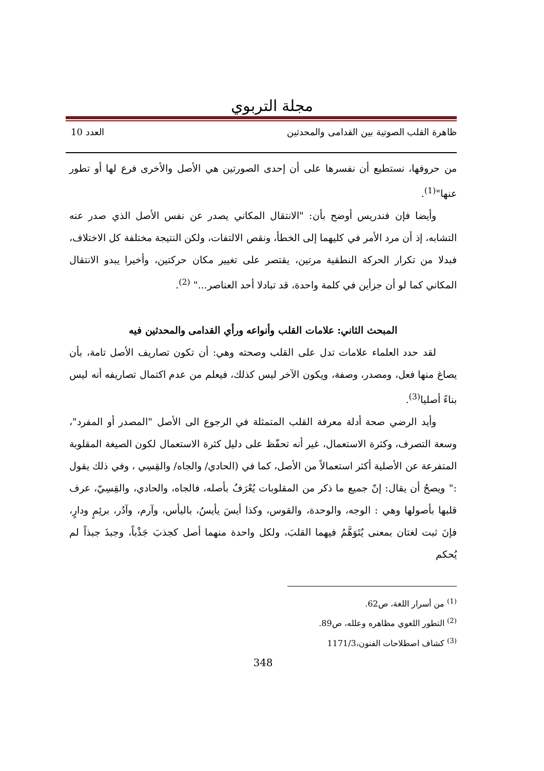مجلة التربوي
ظاهرة القلب الصوتية بين القدامى والمحدثين العدد 10
من حروفها، نستطيع أن نفسرها على أن إحدى الصورتين هي الأصل والأخرى فرع لها أو تطور عنها"<sup>(1)</sup>.
وأيضا فإن فندريس أوضح بأن: "الانتقال المكاني يصدر عن نفس الأصل الذي صدر عنه التشابه، إذ أن مرد الأمر في كليهما إلى الخطأ، ونقص الالتفات، ولكن النتيجة مختلفة كل الاختلاف، فبدلا من تكرار الحركة النطقية مرتين، يقتصر على تغيير مكان حركتين، وأخيرا يبدو الانتقال المكاني كما لو أن جزأين في كلمة واحدة، قد تبادلا أحد العناصر..." <sup>(2)</sup>.
المبحث الثاني: علامات القلب وأنواعه ورأي القدامى والمحدثين فيه
لقد حدد العلماء علامات تدل على القلب وصحته وهي: أن تكون تصاريف الأصل تامة، بأن يصاغ منها فعل، ومصدر، وصفة، ويكون الآخر ليس كذلك، فيعلم من عدم اكتمال تصاريفه أنه ليس بناءً أصليا<sup>(3)</sup>.
وأيد الرضي صحة أدلة معرفة القلب المتمثلة في الرجوع الى الأصل "المصدر أو المفرد"، وسعة التصرف، وكثرة الاستعمال، غير أنه تحفّظ على دليل كثرة الاستعمال لكون الصيغة المقلوبة المتفرعة عن الأصلية أكثر استعمالاً من الأصل، كما في (الحادي/ والجاه/ والقِسِي ، وفي ذلك يقول :" ويصحُ أن يقال: إنّ جميع ما ذكر من المقلوبات يُعْرَفُ بأصله، فالجاه، والحادي، والقِسِيّ، عرف قلبها بأصولها وهي : الوجه، والوحدة، والقوس، وكذا أيسَ يأيسُ، باليأس، وآرم، وآدُر، برئِمٍ ودارٍ، فإنَ ثبت لغتان بمعنى يُتَوَهَّمُ فيهما القلبَ، ولكل واحدة منهما أصل كجذبَ جَذْباً، وجبذَ جبذاً لم يُحكم
<sup>(1)</sup> من أسرار اللغة، ص62.
<sup>(2)</sup> التطور اللغوي مظاهره وعلله، ص89.
<sup>(3)</sup> كشاف اصطلاحات الفنون،1171/3
348